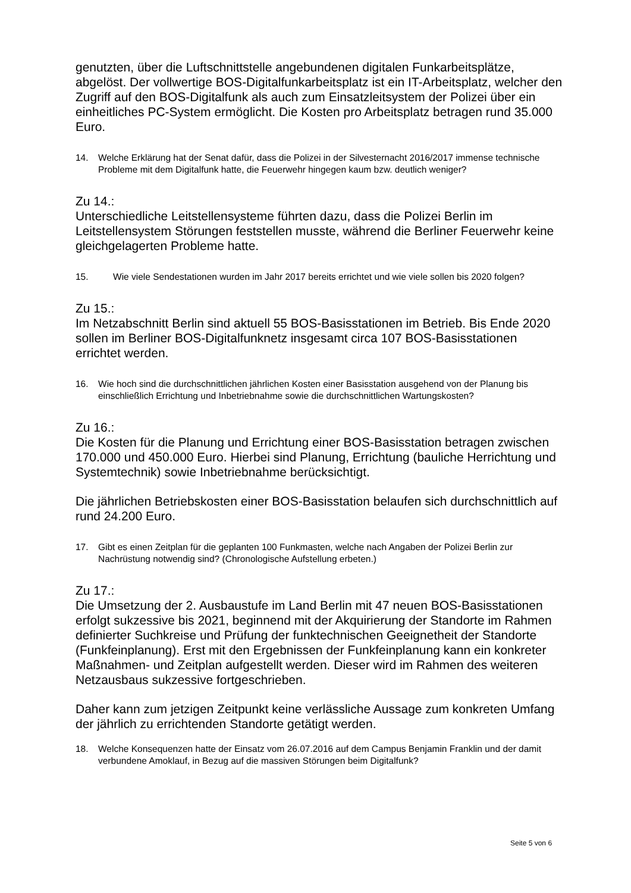genutzten, über die Luftschnittstelle angebundenen digitalen Funkarbeitsplätze, abgelöst. Der vollwertige BOS-Digitalfunkarbeitsplatz ist ein IT-Arbeitsplatz, welcher den Zugriff auf den BOS-Digitalfunk als auch zum Einsatzleitsystem der Polizei über ein einheitliches PC-System ermöglicht. Die Kosten pro Arbeitsplatz betragen rund 35.000 Euro.
14. Welche Erklärung hat der Senat dafür, dass die Polizei in der Silvesternacht 2016/2017 immense technische Probleme mit dem Digitalfunk hatte, die Feuerwehr hingegen kaum bzw. deutlich weniger?
Zu 14.:
Unterschiedliche Leitstellensysteme führten dazu, dass die Polizei Berlin im Leitstellensystem Störungen feststellen musste, während die Berliner Feuerwehr keine gleichgelagerten Probleme hatte.
15. Wie viele Sendestationen wurden im Jahr 2017 bereits errichtet und wie viele sollen bis 2020 folgen?
Zu 15.:
Im Netzabschnitt Berlin sind aktuell 55 BOS-Basisstationen im Betrieb. Bis Ende 2020 sollen im Berliner BOS-Digitalfunknetz insgesamt circa 107 BOS-Basisstationen errichtet werden.
16. Wie hoch sind die durchschnittlichen jährlichen Kosten einer Basisstation ausgehend von der Planung bis einschließlich Errichtung und Inbetriebnahme sowie die durchschnittlichen Wartungskosten?
Zu 16.:
Die Kosten für die Planung und Errichtung einer BOS-Basisstation betragen zwischen 170.000 und 450.000 Euro. Hierbei sind Planung, Errichtung (bauliche Herrichtung und Systemtechnik) sowie Inbetriebnahme berücksichtigt.
Die jährlichen Betriebskosten einer BOS-Basisstation belaufen sich durchschnittlich auf rund 24.200 Euro.
17. Gibt es einen Zeitplan für die geplanten 100 Funkmasten, welche nach Angaben der Polizei Berlin zur Nachrüstung notwendig sind? (Chronologische Aufstellung erbeten.)
Zu 17.:
Die Umsetzung der 2. Ausbaustufe im Land Berlin mit 47 neuen BOS-Basisstationen erfolgt sukzessive bis 2021, beginnend mit der Akquirierung der Standorte im Rahmen definierter Suchkreise und Prüfung der funktechnischen Geeignetheit der Standorte (Funkfeinplanung). Erst mit den Ergebnissen der Funkfeinplanung kann ein konkreter Maßnahmen- und Zeitplan aufgestellt werden. Dieser wird im Rahmen des weiteren Netzausbaus sukzessive fortgeschrieben.
Daher kann zum jetzigen Zeitpunkt keine verlässliche Aussage zum konkreten Umfang der jährlich zu errichtenden Standorte getätigt werden.
18. Welche Konsequenzen hatte der Einsatz vom 26.07.2016 auf dem Campus Benjamin Franklin und der damit verbundene Amoklauf, in Bezug auf die massiven Störungen beim Digitalfunk?
Seite 5 von 6